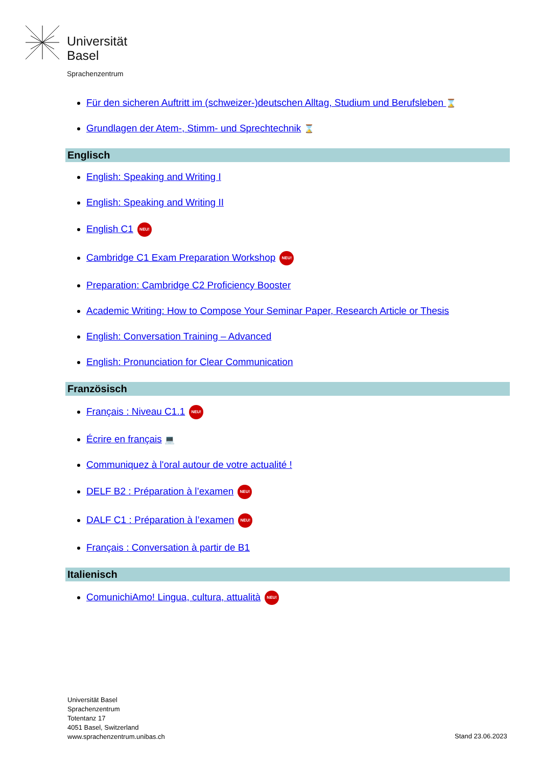Universität
Basel
Sprachenzentrum
Für den sicheren Auftritt im (schweizer-)deutschen Alltag, Studium und Berufsleben ⌛
Grundlagen der Atem-, Stimm- und Sprechtechnik ⌛
Englisch
English: Speaking and Writing I
English: Speaking and Writing II
English C1 NEU!
Cambridge C1 Exam Preparation Workshop NEU!
Preparation: Cambridge C2 Proficiency Booster
Academic Writing: How to Compose Your Seminar Paper, Research Article or Thesis
English: Conversation Training – Advanced
English: Pronunciation for Clear Communication
Französisch
Français : Niveau C1.1 NEU!
Écrire en français 💻
Communiquez à l'oral autour de votre actualité !
DELF B2 : Préparation à l’examen NEU!
DALF C1 : Préparation à l’examen NEU!
Français : Conversation à partir de B1
Italienisch
ComunichiAmo! Lingua, cultura, attualità NEU!
Universität Basel
Sprachenzentrum
Totentanz 17
4051 Basel, Switzerland
www.sprachenzentrum.unibas.ch
Stand 23.06.2023